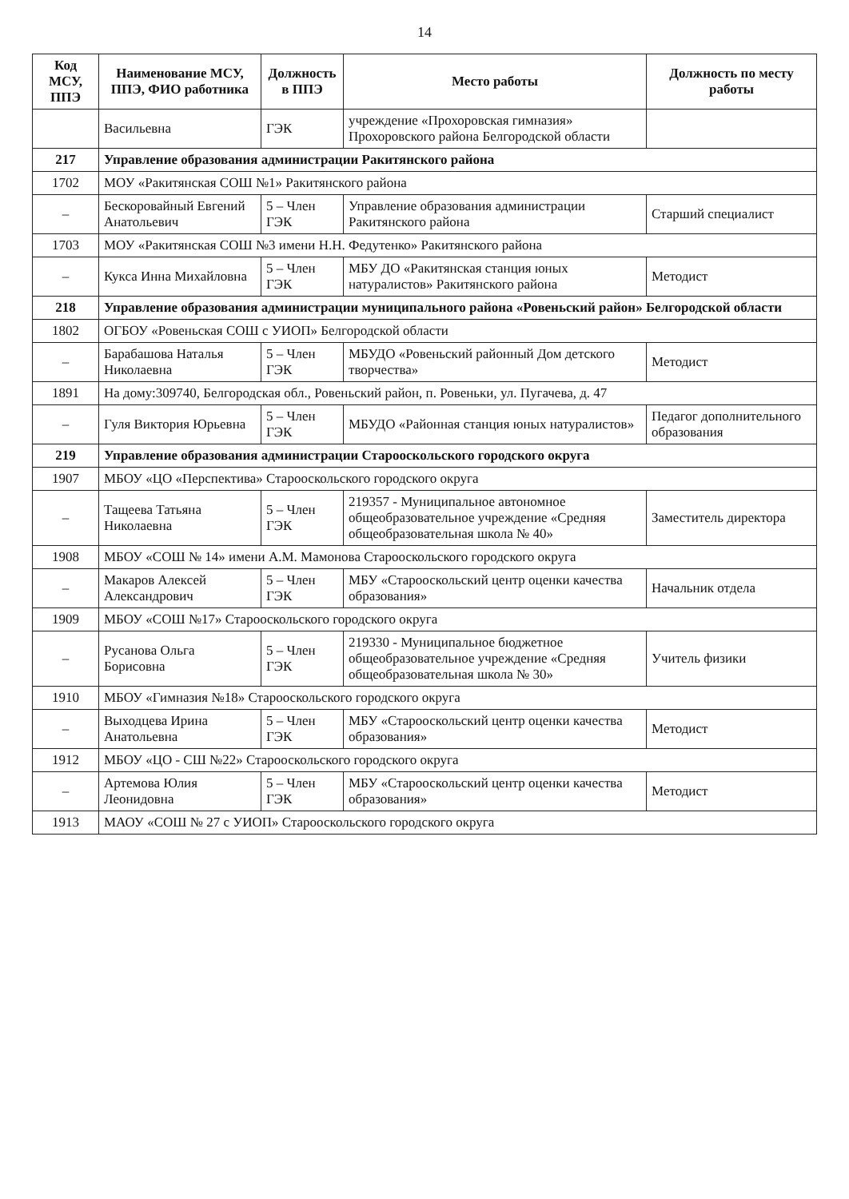14
| Код МСУ, ППЭ | Наименование МСУ, ППЭ, ФИО работника | Должность в ППЭ | Место работы | Должность по месту работы |
| --- | --- | --- | --- | --- |
| | Васильевна | ГЭК | учреждение «Прохоровская гимназия» Прохоровского района Белгородской области | |
| 217 | Управление образования администрации Ракитянского района | | | |
| 1702 | МОУ «Ракитянская СОШ №1» Ракитянского района | | | |
| – | Бескоровайный Евгений Анатольевич | 5 – Член ГЭК | Управление образования администрации Ракитянского района | Старший специалист |
| 1703 | МОУ «Ракитянская СОШ №3 имени Н.Н. Федутенко» Ракитянского района | | | |
| – | Кукса Инна Михайловна | 5 – Член ГЭК | МБУ ДО «Ракитянская станция юных натуралистов» Ракитянского района | Методист |
| 218 | Управление образования администрации муниципального района «Ровеньский район» Белгородской области | | | |
| 1802 | ОГБОУ «Ровеньская СОШ с УИОП» Белгородской области | | | |
| – | Барабашова Наталья Николаевна | 5 – Член ГЭК | МБУДО «Ровеньский районный Дом детского творчества» | Методист |
| 1891 | На дому:309740, Белгородская обл., Ровеньский район, п. Ровеньки, ул. Пугачева, д. 47 | | | |
| – | Гуля Виктория Юрьевна | 5 – Член ГЭК | МБУДО «Районная станция юных натуралистов» | Педагог дополнительного образования |
| 219 | Управление образования администрации Старооскольского городского округа | | | |
| 1907 | МБОУ «ЦО «Перспектива» Старооскольского городского округа | | | |
| – | Тащеева Татьяна Николаевна | 5 – Член ГЭК | 219357 - Муниципальное автономное общеобразовательное учреждение «Средняя общеобразовательная школа № 40» | Заместитель директора |
| 1908 | МБОУ «СОШ № 14» имени А.М. Мамонова Старооскольского городского округа | | | |
| – | Макаров Алексей Александрович | 5 – Член ГЭК | МБУ «Старооскольский центр оценки качества образования» | Начальник отдела |
| 1909 | МБОУ «СОШ №17» Старооскольского городского округа | | | |
| – | Русанова Ольга Борисовна | 5 – Член ГЭК | 219330 - Муниципальное бюджетное общеобразовательное учреждение «Средняя общеобразовательная школа № 30» | Учитель физики |
| 1910 | МБОУ «Гимназия №18» Старооскольского городского округа | | | |
| – | Выходцева Ирина Анатольевна | 5 – Член ГЭК | МБУ «Старооскольский центр оценки качества образования» | Методист |
| 1912 | МБОУ «ЦО - СШ №22» Старооскольского городского округа | | | |
| – | Артемова Юлия Леонидовна | 5 – Член ГЭК | МБУ «Старооскольский центр оценки качества образования» | Методист |
| 1913 | МАОУ «СОШ № 27 с УИОП» Старооскольского городского округа | | | |